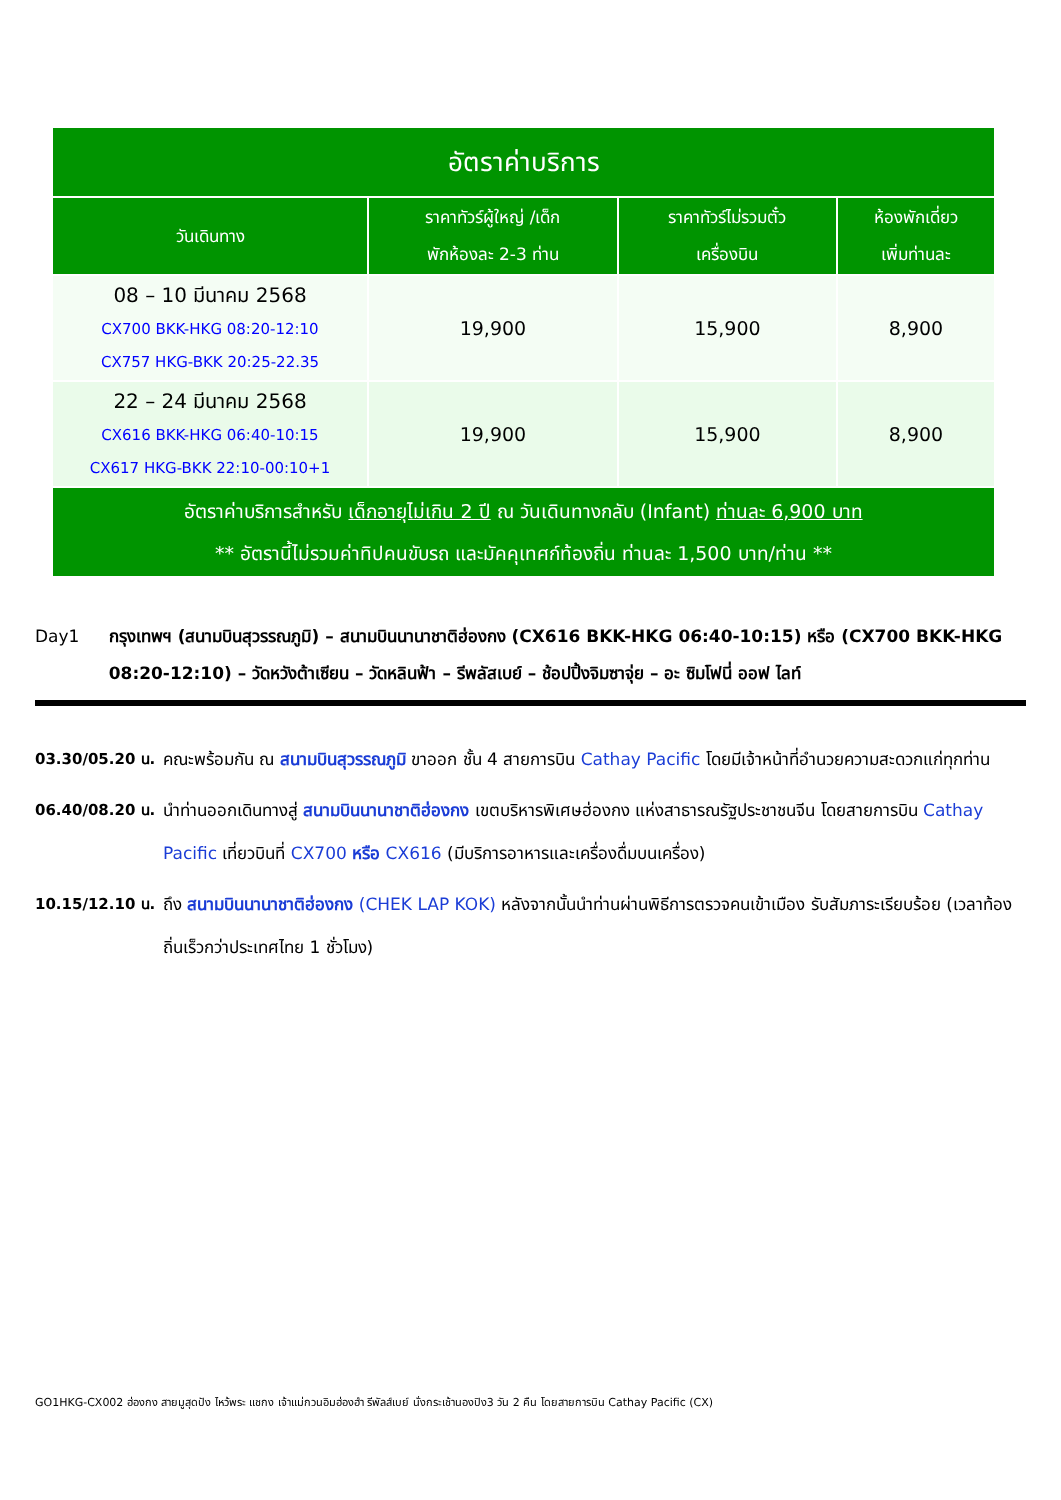| อัตราค่าบริการ | | | |
| --- | --- | --- | --- |
| วันเดินทาง | ราคาทัวร์ผู้ใหญ่ /เด็ก พักห้องละ 2-3 ท่าน | ราคาทัวร์ไม่รวมตั๋ว เครื่องบิน | ห้องพักเดี่ยว เพิ่มท่านละ |
| 08 – 10 มีนาคม 2568 CX700 BKK-HKG 08:20-12:10 CX757 HKG-BKK 20:25-22.35 | 19,900 | 15,900 | 8,900 |
| 22 – 24 มีนาคม 2568 CX616 BKK-HKG 06:40-10:15 CX617 HKG-BKK 22:10-00:10+1 | 19,900 | 15,900 | 8,900 |
| อัตราค่าบริการสำหรับ เด็กอายุไม่เกิน 2 ปี ณ วันเดินทางกลับ (Infant) ท่านละ 6,900 บาท ** อัตรานี้ไม่รวมค่าทิปคนขับรถ และมัคคุเทศก์ท้องถิ่น ท่านละ 1,500 บาท/ท่าน ** | | | |
Day1 กรุงเทพฯ (สนามบินสุวรรณภูมิ) – สนามบินนานาชาติฮ่องกง (CX616 BKK-HKG 06:40-10:15) หรือ (CX700 BKK-HKG 08:20-12:10) – วัดหวังต้าเซียน – วัดหลินฟ้า – รีพลัสเบย์ – ช้อปปิ้งจิมซาจุ่ย – อะ ซิมโฟนี่ ออฟ ไลท์
03.30/05.20 น. คณะพร้อมกัน ณ สนามบินสุวรรณภูมิ ขาออก ชั้น 4 สายการบิน Cathay Pacific โดยมีเจ้าหน้าที่อำนวยความสะดวกแก่ทุกท่าน
06.40/08.20 น. นำท่านออกเดินทางสู่ สนามบินนานาชาติฮ่องกง เขตบริหารพิเศษฮ่องกง แห่งสาธารณรัฐประชาชนจีน โดยสายการบิน Cathay Pacific เที่ยวบินที่ CX700 หรือ CX616 (มีบริการอาหารและเครื่องดื่มบนเครื่อง)
10.15/12.10 น. ถึง สนามบินนานาชาติฮ่องกง (CHEK LAP KOK) หลังจากนั้นนำท่านผ่านพิธีการตรวจคนเข้าเมือง รับสัมภาระเรียบร้อย (เวลาท้องถิ่นเร็วกว่าประเทศไทย 1 ชั่วโมง)
GO1HKG-CX002 ฮ่องกง สายมูสุดปัง ไหว้พระ แชกง เจ้าแม่กวนอิมฮ่องฮำ รีพัลส์เบย์ นั่งกระเช้านองปิง3 วัน 2 คืน โดยสายการบิน Cathay Pacific (CX)